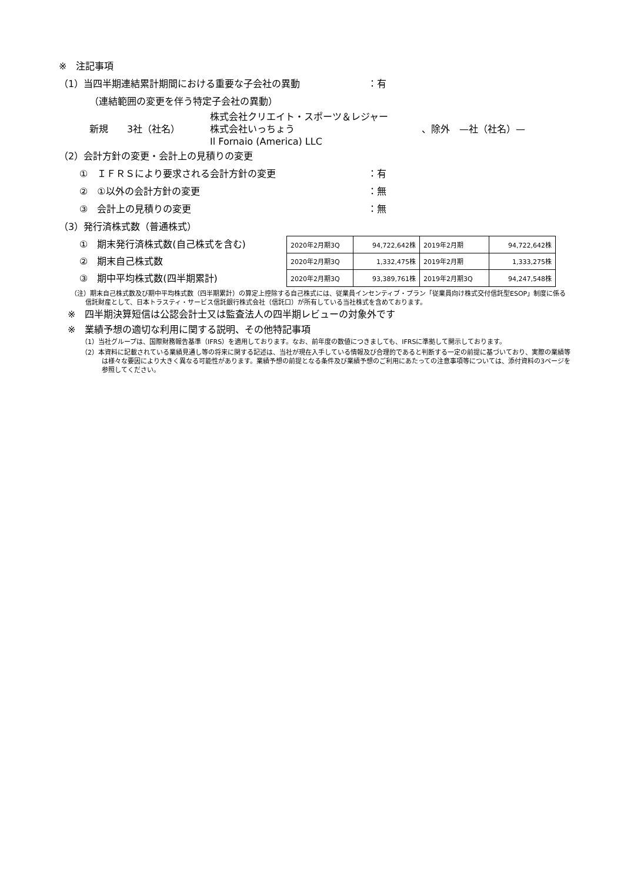※　注記事項
（1）当四半期連結累計期間における重要な子会社の異動 ：有
（連結範囲の変更を伴う特定子会社の異動）
新規　　3社（社名） 株式会社クリエイト・スポーツ＆レジャー
株式会社いっちょう
Il Fornaio (America) LLC 、除外　—社（社名）—
（2）会計方針の変更・会計上の見積りの変更
①　ＩＦＲＳにより要求される会計方針の変更 ：有
②　①以外の会計方針の変更 ：無
③　会計上の見積りの変更 ：無
（3）発行済株式数（普通株式）
①　期末発行済株式数(自己株式を含む)
②　期末自己株式数
③　期中平均株式数(四半期累計)
| 2020年2月期3Q | 94,722,642株 | 2019年2月期 | 94,722,642株 |
| 2020年2月期3Q | 1,332,475株 | 2019年2月期 | 1,333,275株 |
| 2020年2月期3Q | 93,389,761株 | 2019年2月期3Q | 94,247,548株 |
（注）期末自己株式数及び期中平均株式数（四半期累計）の算定上控除する自己株式には、従業員インセンティブ・プラン「従業員向け株式交付信託型ESOP」制度に係る信託財産として、日本トラスティ・サービス信託銀行株式会社（信託口）が所有している当社株式を含めております。
※　四半期決算短信は公認会計士又は監査法人の四半期レビューの対象外です
※　業績予想の適切な利用に関する説明、その他特記事項
（1）当社グループは、国際財務報告基準（IFRS）を適用しております。なお、前年度の数値につきましても、IFRSに準拠して開示しております。
（2）本資料に記載されている業績見通し等の将来に関する記述は、当社が現在入手している情報及び合理的であると判断する一定の前提に基づいており、実際の業績等は様々な要因により大きく異なる可能性があります。業績予想の前提となる条件及び業績予想のご利用にあたっての注意事項等については、添付資料の3ページを参照してください。